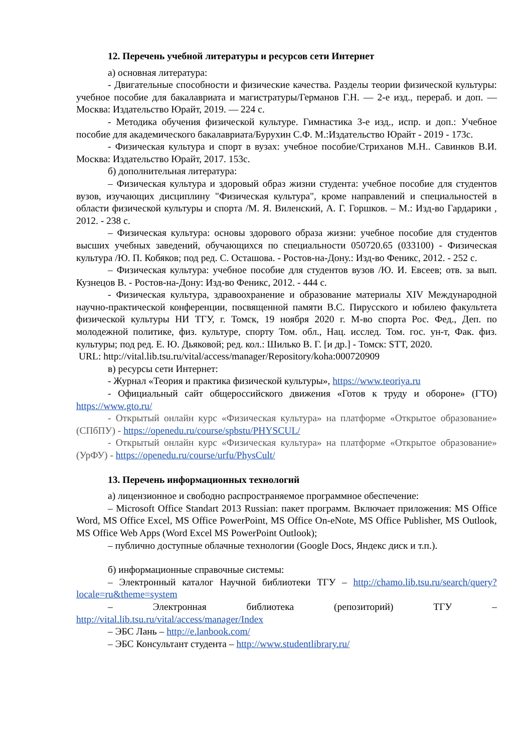12. Перечень учебной литературы и ресурсов сети Интернет
а) основная литература:
- Двигательные способности и физические качества. Разделы теории физической культуры: учебное пособие для бакалавриата и магистратуры/Германов Г.Н. — 2-е изд., перераб. и доп. — Москва: Издательство Юрайт, 2019. — 224 с.
- Методика обучения физической культуре. Гимнастика 3-е изд., испр. и доп.: Учебное пособие для академического бакалавриата/Бурухин С.Ф. М.:Издательство Юрайт - 2019 - 173с.
- Физическая культура и спорт в вузах: учебное пособие/Стриханов М.Н.. Савинков В.И. Москва: Издательство Юрайт, 2017. 153с.
б) дополнительная литература:
– Физическая культура и здоровый образ жизни студента: учебное пособие для студентов вузов, изучающих дисциплину "Физическая культура", кроме направлений и специальностей в области физической культуры и спорта /М. Я. Виленский, А. Г. Горшков. – М.: Изд-во Гардарики , 2012. - 238 с.
– Физическая культура: основы здорового образа жизни: учебное пособие для студентов высших учебных заведений, обучающихся по специальности 050720.65 (033100) - Физическая культура /Ю. П. Кобяков; под ред. С. Осташова. - Ростов-на-Дону.: Изд-во Феникс, 2012. - 252 с.
– Физическая культура: учебное пособие для студентов вузов /Ю. И. Евсеев; отв. за вып. Кузнецов В. - Ростов-на-Дону: Изд-во Феникс, 2012. - 444 с.
- Физическая культура, здравоохранение и образование материалы XIV Международной научно-практической конференции, посвященной памяти В.С. Пирусского и юбилею факультета физической культуры НИ ТГУ, г. Томск, 19 ноября 2020 г. М-во спорта Рос. Фед., Деп. по молодежной политике, физ. культуре, спорту Том. обл., Нац. исслед. Том. гос. ун-т, Фак. физ. культуры; под ред. Е. Ю. Дьяковой; ред. кол.: Шилько В. Г. [и др.] - Томск: STT, 2020.
URL: http://vital.lib.tsu.ru/vital/access/manager/Repository/koha:000720909
в) ресурсы сети Интернет:
- Журнал «Теория и практика физической культуры», https://www.teoriya.ru
- Официальный сайт общероссийского движения «Готов к труду и обороне» (ГТО) https://www.gto.ru/
- Открытый онлайн курс «Физическая культура» на платформе «Открытое образование» (СПбПУ) - https://openedu.ru/course/spbstu/PHYSCUL/
- Открытый онлайн курс «Физическая культура» на платформе «Открытое образование» (УрФУ) - https://openedu.ru/course/urfu/PhysCult/
13. Перечень информационных технологий
а) лицензионное и свободно распространяемое программное обеспечение:
– Microsoft Office Standart 2013 Russian: пакет программ. Включает приложения: MS Office Word, MS Office Excel, MS Office PowerPoint, MS Office On-eNote, MS Office Publisher, MS Outlook, MS Office Web Apps (Word Excel MS PowerPoint Outlook);
– публично доступные облачные технологии (Google Docs, Яндекс диск и т.п.).
б) информационные справочные системы:
– Электронный каталог Научной библиотеки ТГУ – http://chamo.lib.tsu.ru/search/query?locale=ru&theme=system
– Электронная библиотека (репозиторий) ТГУ – http://vital.lib.tsu.ru/vital/access/manager/Index
– ЭБС Лань – http://e.lanbook.com/
– ЭБС Консультант студента – http://www.studentlibrary.ru/